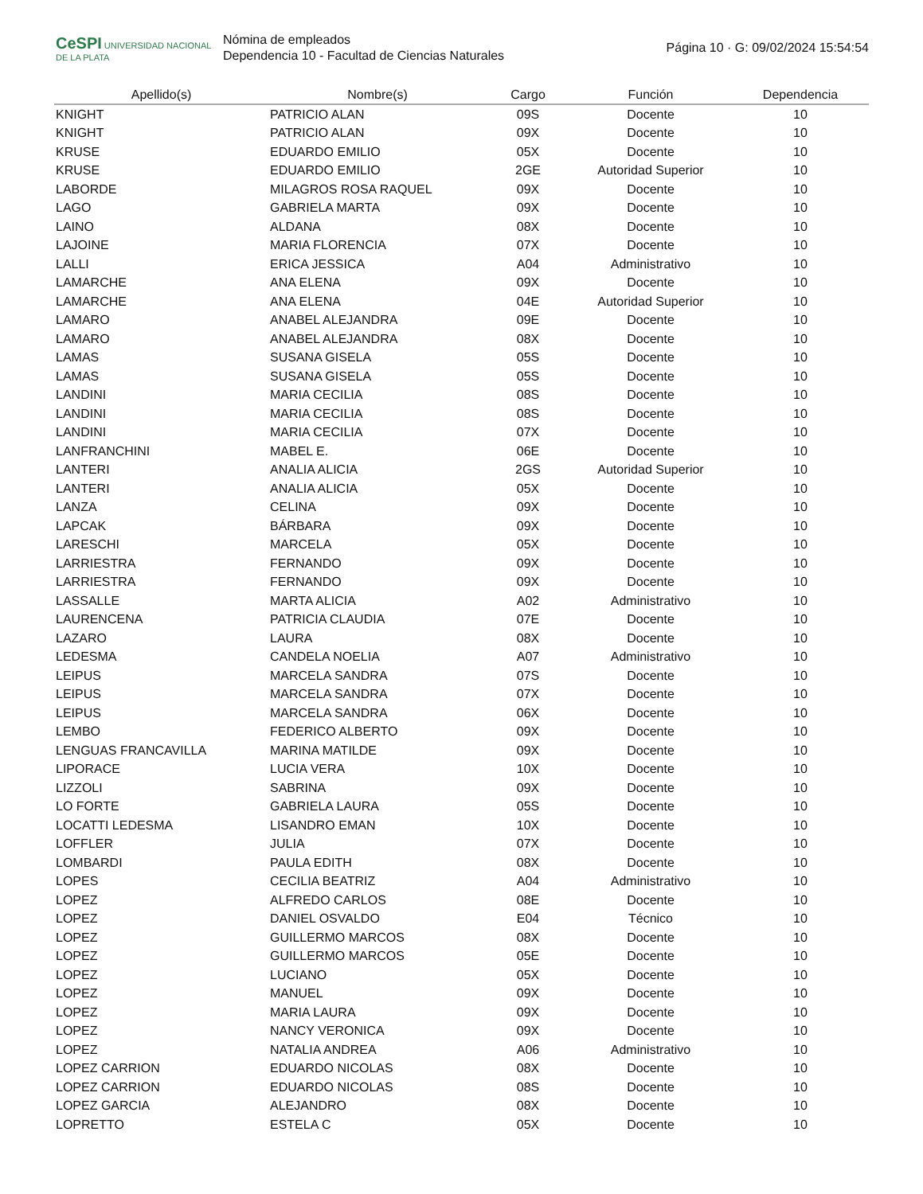CeSPI UNIVERSIDAD NACIONAL DE LA PLATA
Nómina de empleados
Dependencia 10 - Facultad de Ciencias Naturales
Página 10 · G: 09/02/2024 15:54:54
| Apellido(s) | Nombre(s) | Cargo | Función | Dependencia |
| --- | --- | --- | --- | --- |
| KNIGHT | PATRICIO ALAN | 09S | Docente | 10 |
| KNIGHT | PATRICIO ALAN | 09X | Docente | 10 |
| KRUSE | EDUARDO EMILIO | 05X | Docente | 10 |
| KRUSE | EDUARDO EMILIO | 2GE | Autoridad Superior | 10 |
| LABORDE | MILAGROS ROSA RAQUEL | 09X | Docente | 10 |
| LAGO | GABRIELA MARTA | 09X | Docente | 10 |
| LAINO | ALDANA | 08X | Docente | 10 |
| LAJOINE | MARIA FLORENCIA | 07X | Docente | 10 |
| LALLI | ERICA JESSICA | A04 | Administrativo | 10 |
| LAMARCHE | ANA ELENA | 09X | Docente | 10 |
| LAMARCHE | ANA ELENA | 04E | Autoridad Superior | 10 |
| LAMARO | ANABEL ALEJANDRA | 09E | Docente | 10 |
| LAMARO | ANABEL ALEJANDRA | 08X | Docente | 10 |
| LAMAS | SUSANA GISELA | 05S | Docente | 10 |
| LAMAS | SUSANA GISELA | 05S | Docente | 10 |
| LANDINI | MARIA CECILIA | 08S | Docente | 10 |
| LANDINI | MARIA CECILIA | 08S | Docente | 10 |
| LANDINI | MARIA CECILIA | 07X | Docente | 10 |
| LANFRANCHINI | MABEL E. | 06E | Docente | 10 |
| LANTERI | ANALIA ALICIA | 2GS | Autoridad Superior | 10 |
| LANTERI | ANALIA ALICIA | 05X | Docente | 10 |
| LANZA | CELINA | 09X | Docente | 10 |
| LAPCAK | BÁRBARA | 09X | Docente | 10 |
| LARESCHI | MARCELA | 05X | Docente | 10 |
| LARRIESTRA | FERNANDO | 09X | Docente | 10 |
| LARRIESTRA | FERNANDO | 09X | Docente | 10 |
| LASSALLE | MARTA ALICIA | A02 | Administrativo | 10 |
| LAURENCENA | PATRICIA CLAUDIA | 07E | Docente | 10 |
| LAZARO | LAURA | 08X | Docente | 10 |
| LEDESMA | CANDELA NOELIA | A07 | Administrativo | 10 |
| LEIPUS | MARCELA SANDRA | 07S | Docente | 10 |
| LEIPUS | MARCELA SANDRA | 07X | Docente | 10 |
| LEIPUS | MARCELA SANDRA | 06X | Docente | 10 |
| LEMBO | FEDERICO ALBERTO | 09X | Docente | 10 |
| LENGUAS FRANCAVILLA | MARINA MATILDE | 09X | Docente | 10 |
| LIPORACE | LUCIA VERA | 10X | Docente | 10 |
| LIZZOLI | SABRINA | 09X | Docente | 10 |
| LO FORTE | GABRIELA LAURA | 05S | Docente | 10 |
| LOCATTI LEDESMA | LISANDRO EMAN | 10X | Docente | 10 |
| LOFFLER | JULIA | 07X | Docente | 10 |
| LOMBARDI | PAULA EDITH | 08X | Docente | 10 |
| LOPES | CECILIA BEATRIZ | A04 | Administrativo | 10 |
| LOPEZ | ALFREDO CARLOS | 08E | Docente | 10 |
| LOPEZ | DANIEL OSVALDO | E04 | Técnico | 10 |
| LOPEZ | GUILLERMO MARCOS | 08X | Docente | 10 |
| LOPEZ | GUILLERMO MARCOS | 05E | Docente | 10 |
| LOPEZ | LUCIANO | 05X | Docente | 10 |
| LOPEZ | MANUEL | 09X | Docente | 10 |
| LOPEZ | MARIA LAURA | 09X | Docente | 10 |
| LOPEZ | NANCY VERONICA | 09X | Docente | 10 |
| LOPEZ | NATALIA ANDREA | A06 | Administrativo | 10 |
| LOPEZ CARRION | EDUARDO NICOLAS | 08X | Docente | 10 |
| LOPEZ CARRION | EDUARDO NICOLAS | 08S | Docente | 10 |
| LOPEZ GARCIA | ALEJANDRO | 08X | Docente | 10 |
| LOPRETTO | ESTELA C | 05X | Docente | 10 |